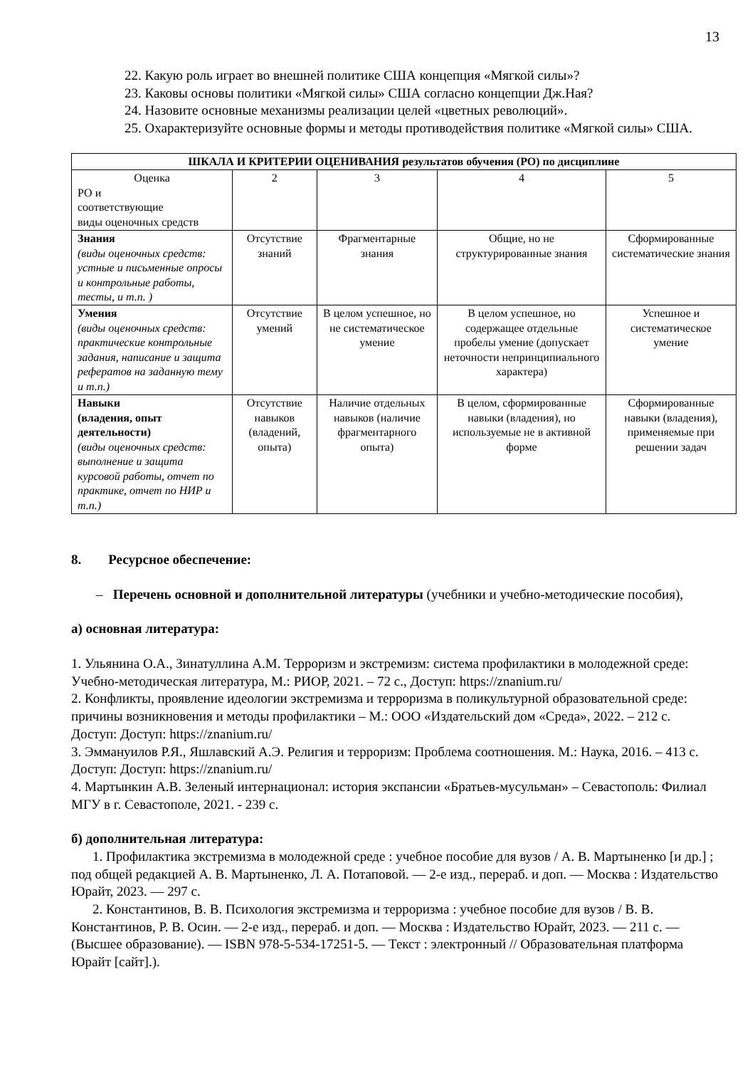13
22. Какую роль играет во внешней политике США концепция «Мягкой силы»?
23. Каковы основы политики «Мягкой силы» США согласно концепции Дж.Ная?
24. Назовите основные механизмы реализации целей «цветных революций».
25. Охарактеризуйте основные формы и методы противодействия политике «Мягкой силы» США.
| ШКАЛА И КРИТЕРИИ ОЦЕНИВАНИЯ результатов обучения (РО) по дисциплине | | | | |
| --- | --- | --- | --- | --- |
| Оценка РО и соответствующие виды оценочных средств | 2 | 3 | 4 | 5 |
| Знания (виды оценочных средств: устные и письменные опросы и контрольные работы, тесты, и т.п. ) | Отсутствие знаний | Фрагментарные знания | Общие, но не структурированные знания | Сформированные систематические знания |
| Умения (виды оценочных средств: практические контрольные задания, написание и защита рефератов на заданную тему и т.п.) | Отсутствие умений | В целом успешное, но не систематическое умение | В целом успешное, но содержащее отдельные пробелы умение (допускает неточности непринципиального характера) | Успешное и систематическое умение |
| Навыки (владения, опыт деятельности) (виды оценочных средств: выполнение и защита курсовой работы, отчет по практике, отчет по НИР и т.п.) | Отсутствие навыков (владений, опыта) | Наличие отдельных навыков (наличие фрагментарного опыта) | В целом, сформированные навыки (владения), но используемые не в активной форме | Сформированные навыки (владения), применяемые при решении задач |
8. Ресурсное обеспечение:
– Перечень основной и дополнительной литературы (учебники и учебно-методические пособия),
а) основная литература:
1. Ульянина О.А., Зинатуллина А.М. Терроризм и экстремизм: система профилактики в молодежной среде: Учебно-методическая литература, М.: РИОР, 2021. – 72 с., Доступ: https://znanium.ru/
2. Конфликты, проявление идеологии экстремизма и терроризма в поликультурной образовательной среде: причины возникновения и методы профилактики – М.: ООО «Издательский дом «Среда», 2022. – 212 с. Доступ: Доступ: https://znanium.ru/
3. Эммануилов Р.Я., Яшлавский А.Э. Религия и терроризм: Проблема соотношения. М.: Наука, 2016. – 413 с. Доступ: Доступ: https://znanium.ru/
4. Мартынкин А.В. Зеленый интернационал: история экспансии «Братьев-мусульман» – Севастополь: Филиал МГУ в г. Севастополе, 2021. - 239 с.
б) дополнительная литература:
1. Профилактика экстремизма в молодежной среде : учебное пособие для вузов / А. В. Мартыненко [и др.] ; под общей редакцией А. В. Мартыненко, Л. А. Потаповой. — 2-е изд., перераб. и доп. — Москва : Издательство Юрайт, 2023. — 297 с.
2. Константинов, В. В. Психология экстремизма и терроризма : учебное пособие для вузов / В. В. Константинов, Р. В. Осин. — 2-е изд., перераб. и доп. — Москва : Издательство Юрайт, 2023. — 211 с. — (Высшее образование). — ISBN 978-5-534-17251-5. — Текст : электронный // Образовательная платформа Юрайт [сайт].).